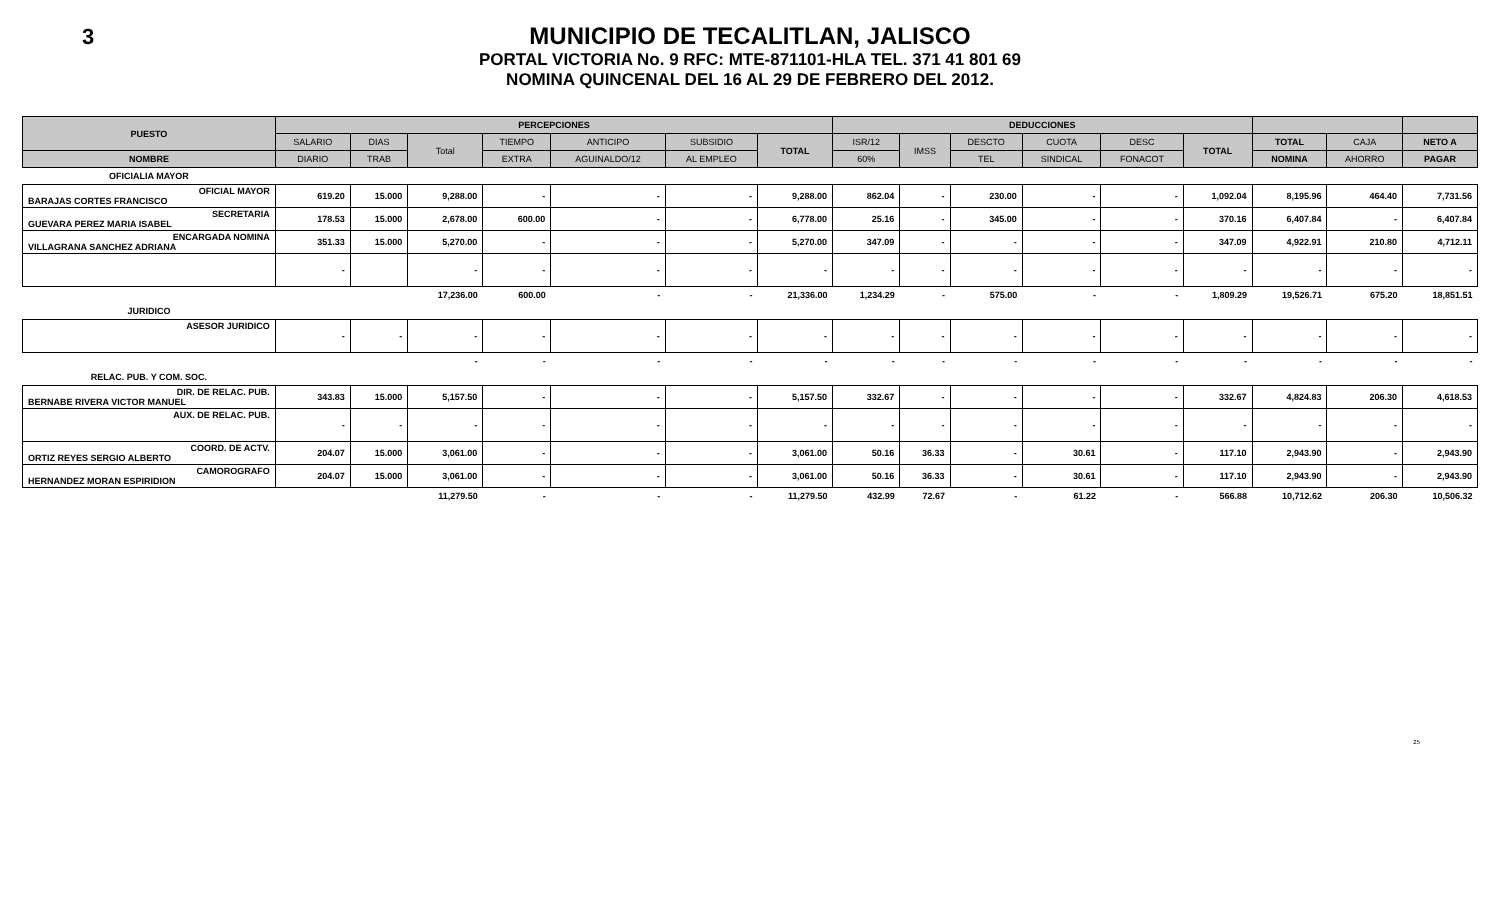3
MUNICIPIO DE TECALITLAN, JALISCO
PORTAL VICTORIA No. 9 RFC: MTE-871101-HLA TEL. 371 41 801 69
NOMINA QUINCENAL DEL 16 AL 29 DE FEBRERO DEL 2012.
| PUESTO | PERCEPCIONES | | | | | | | DEDUCCIONES | | | | | | | | |
| --- | --- | --- | --- | --- | --- | --- | --- | --- | --- | --- | --- | --- | --- | --- | --- | --- |
| | SALARIO | DIAS | Total | TIEMPO | ANTICIPO | SUBSIDIO | TOTAL | ISR/12 | IMSS | DESCTO | CUOTA | DESC | TOTAL | TOTAL | CAJA | NETO A |
| NOMBRE | DIARIO | TRAB | | EXTRA | AGUINALDO/12 | AL EMPLEO | | 60% | | TEL | SINDICAL | FONACOT | | NOMINA | AHORRO | PAGAR |
| OFICIALIA MAYOR | | | | | | | | | | | | | | | | |
| OFICIAL MAYOR BARAJAS CORTES FRANCISCO | 619.20 | 15.000 | 9,288.00 | - | - | - | 9,288.00 | 862.04 | - | 230.00 | - | - | 1,092.04 | 8,195.96 | 464.40 | 7,731.56 |
| SECRETARIA GUEVARA PEREZ MARIA ISABEL | 178.53 | 15.000 | 2,678.00 | 600.00 | - | - | 6,778.00 | 25.16 | - | 345.00 | - | - | 370.16 | 6,407.84 | - | 6,407.84 |
| ENCARGADA NOMINA VILLAGRANA SANCHEZ ADRIANA | 351.33 | 15.000 | 5,270.00 | - | - | - | 5,270.00 | 347.09 | - | - | - | - | 347.09 | 4,922.91 | 210.80 | 4,712.11 |
| | - | | - | - | - | - | - | - | - | - | - | - | - | - | - | - |
| | | | 17,236.00 | 600.00 | - | - | 21,336.00 | 1,234.29 | - | 575.00 | - | - | 1,809.29 | 19,526.71 | 675.20 | 18,851.51 |
| JURIDICO | | | | | | | | | | | | | | | | |
| ASESOR JURIDICO | - | - | - | - | - | - | - | - | - | - | - | - | - | - | - | - |
| | | | - | - | - | - | - | - | - | - | - | - | - | - | - | - |
| RELAC. PUB. Y COM. SOC. | | | | | | | | | | | | | | | | |
| DIR. DE RELAC. PUB. BERNABE RIVERA VICTOR MANUEL | 343.83 | 15.000 | 5,157.50 | - | - | - | 5,157.50 | 332.67 | - | - | - | - | 332.67 | 4,824.83 | 206.30 | 4,618.53 |
| AUX. DE RELAC. PUB. | - | - | - | - | - | - | - | - | - | - | - | - | - | - | - | - |
| COORD. DE ACTV. ORTIZ REYES SERGIO ALBERTO | 204.07 | 15.000 | 3,061.00 | - | - | - | 3,061.00 | 50.16 | 36.33 | - | 30.61 | - | 117.10 | 2,943.90 | - | 2,943.90 |
| CAMOROGRAFO HERNANDEZ MORAN ESPIRIDION | 204.07 | 15.000 | 3,061.00 | - | - | - | 3,061.00 | 50.16 | 36.33 | - | 30.61 | - | 117.10 | 2,943.90 | - | 2,943.90 |
| | | | 11,279.50 | - | - | - | 11,279.50 | 432.99 | 72.67 | - | 61.22 | - | 566.88 | 10,712.62 | 206.30 | 10,506.32 |
25